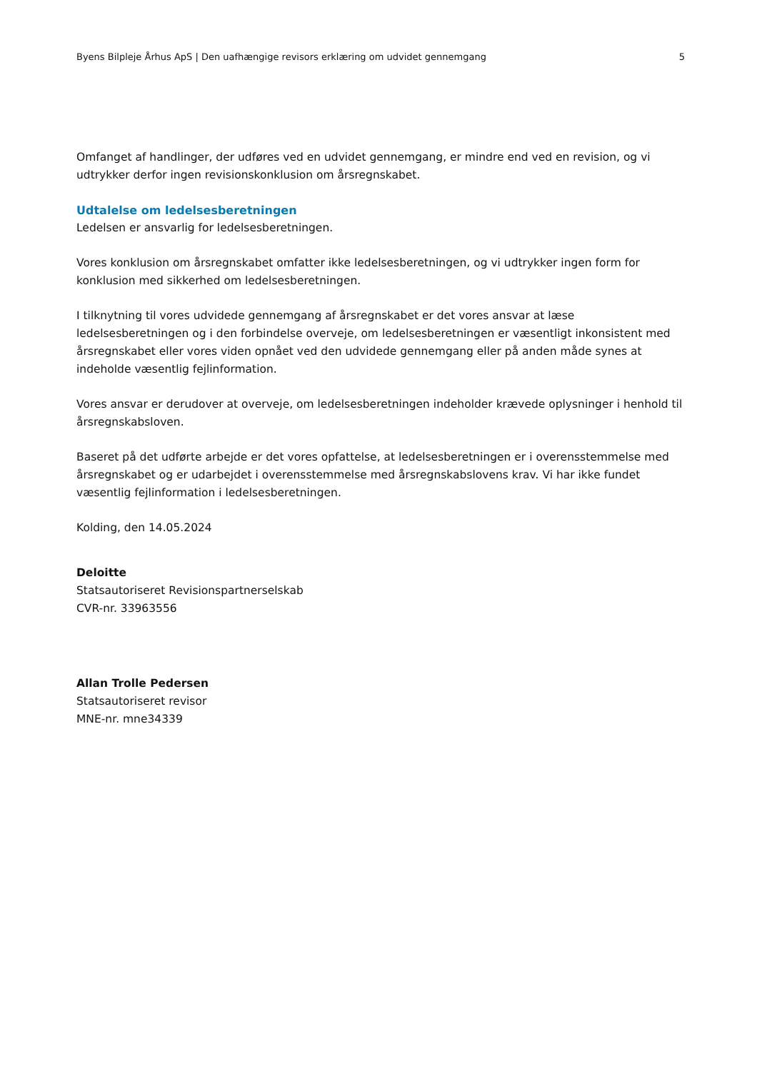Byens Bilpleje Århus ApS | Den uafhængige revisors erklæring om udvidet gennemgang 5
Omfanget af handlinger, der udføres ved en udvidet gennemgang, er mindre end ved en revision, og vi udtrykker derfor ingen revisionskonklusion om årsregnskabet.
Udtalelse om ledelsesberetningen
Ledelsen er ansvarlig for ledelsesberetningen.
Vores konklusion om årsregnskabet omfatter ikke ledelsesberetningen, og vi udtrykker ingen form for konklusion med sikkerhed om ledelsesberetningen.
I tilknytning til vores udvidede gennemgang af årsregnskabet er det vores ansvar at læse ledelsesberetningen og i den forbindelse overveje, om ledelsesberetningen er væsentligt inkonsistent med årsregnskabet eller vores viden opnået ved den udvidede gennemgang eller på anden måde synes at indeholde væsentlig fejlinformation.
Vores ansvar er derudover at overveje, om ledelsesberetningen indeholder krævede oplysninger i henhold til årsregnskabsloven.
Baseret på det udførte arbejde er det vores opfattelse, at ledelsesberetningen er i overensstemmelse med årsregnskabet og er udarbejdet i overensstemmelse med årsregnskabslovens krav. Vi har ikke fundet væsentlig fejlinformation i ledelsesberetningen.
Kolding, den 14.05.2024
Deloitte
Statsautoriseret Revisionspartnerselskab
CVR-nr. 33963556
Allan Trolle Pedersen
Statsautoriseret revisor
MNE-nr. mne34339